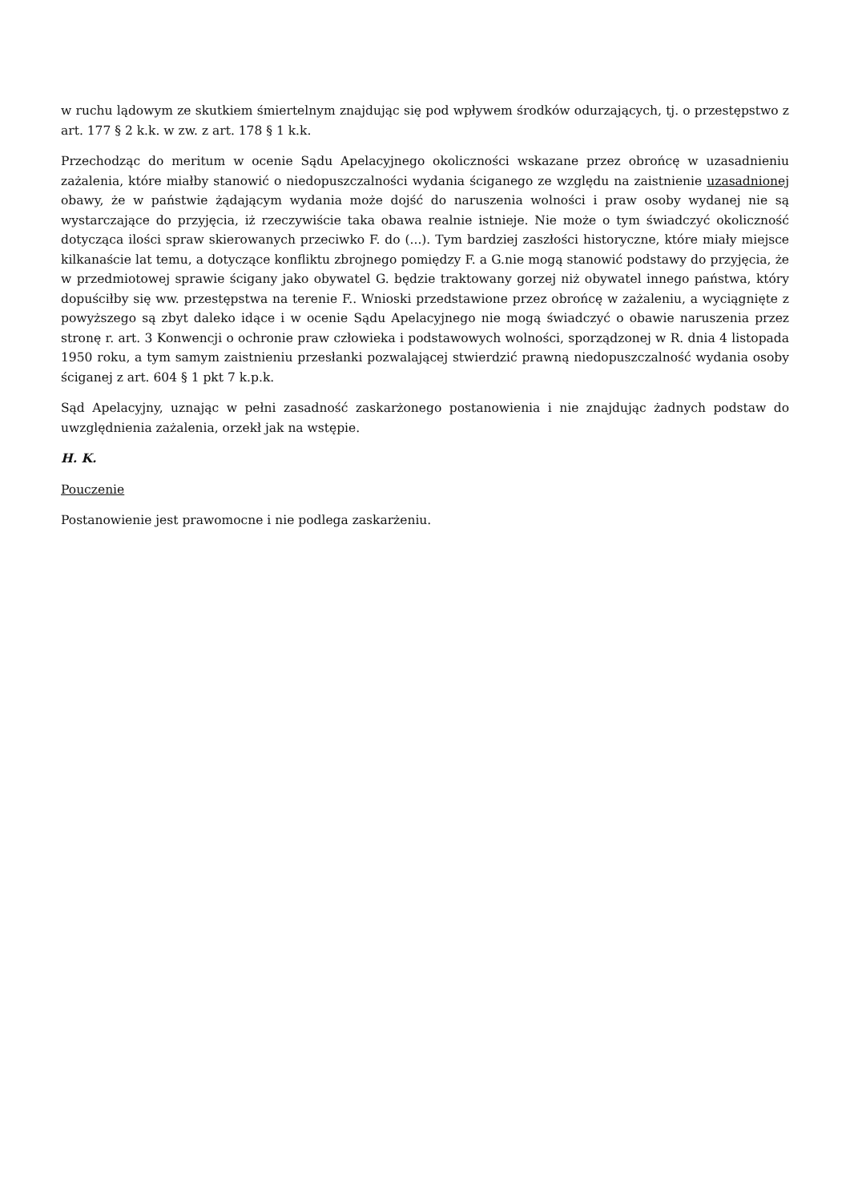w ruchu lądowym ze skutkiem śmiertelnym znajdując się pod wpływem środków odurzających, tj. o przestępstwo z art. 177 § 2 k.k. w zw. z art. 178 § 1 k.k.
Przechodząc do meritum w ocenie Sądu Apelacyjnego okoliczności wskazane przez obrońcę w uzasadnieniu zażalenia, które miałby stanowić o niedopuszczalności wydania ściganego ze względu na zaistnienie uzasadnionej obawy, że w państwie żądającym wydania może dojść do naruszenia wolności i praw osoby wydanej nie są wystarczające do przyjęcia, iż rzeczywiście taka obawa realnie istnieje. Nie może o tym świadczyć okoliczność dotycząca ilości spraw skierowanych przeciwko F. do (...). Tym bardziej zaszłości historyczne, które miały miejsce kilkanaście lat temu, a dotyczące konfliktu zbrojnego pomiędzy F. a G.nie mogą stanowić podstawy do przyjęcia, że w przedmiotowej sprawie ścigany jako obywatel G. będzie traktowany gorzej niż obywatel innego państwa, który dopuściłby się ww. przestępstwa na terenie F.. Wnioski przedstawione przez obrońcę w zażaleniu, a wyciągnięte z powyższego są zbyt daleko idące i w ocenie Sądu Apelacyjnego nie mogą świadczyć o obawie naruszenia przez stronę r. art. 3 Konwencji o ochronie praw człowieka i podstawowych wolności, sporządzonej w R. dnia 4 listopada 1950 roku, a tym samym zaistnieniu przesłanki pozwalającej stwierdzić prawną niedopuszczalność wydania osoby ściganej z art. 604 § 1 pkt 7 k.p.k.
Sąd Apelacyjny, uznając w pełni zasadność zaskarżonego postanowienia i nie znajdując żadnych podstaw do uwzględnienia zażalenia, orzekł jak na wstępie.
H. K.
Pouczenie
Postanowienie jest prawomocne i nie podlega zaskarżeniu.